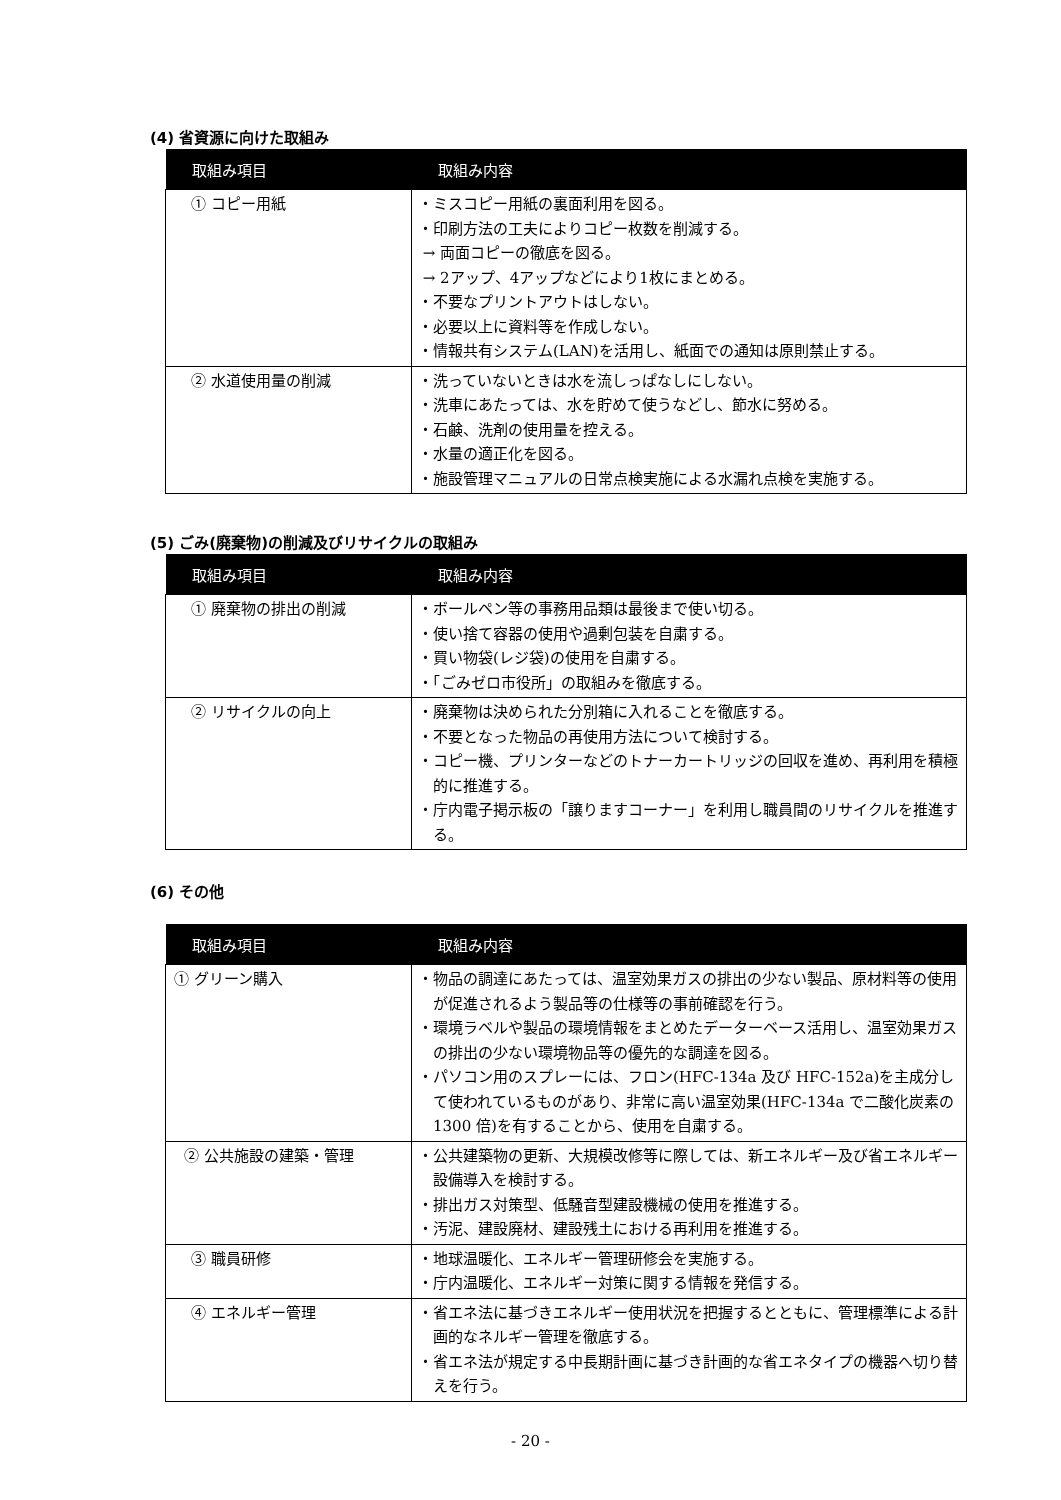(4) 省資源に向けた取組み
| 取組み項目 | 取組み内容 |
| --- | --- |
| ① コピー用紙 | ・ミスコピー用紙の裏面利用を図る。 ・印刷方法の工夫によりコピー枚数を削減する。 → 両面コピーの徹底を図る。 → 2アップ、4アップなどにより1枚にまとめる。 ・不要なプリントアウトはしない。 ・必要以上に資料等を作成しない。 ・情報共有システム(LAN)を活用し、紙面での通知は原則禁止する。 |
| ② 水道使用量の削減 | ・洗っていないときは水を流しっぱなしにしない。 ・洗車にあたっては、水を貯めて使うなどし、節水に努める。 ・石鹸、洗剤の使用量を控える。 ・水量の適正化を図る。 ・施設管理マニュアルの日常点検実施による水漏れ点検を実施する。 |
(5) ごみ(廃棄物)の削減及びリサイクルの取組み
| 取組み項目 | 取組み内容 |
| --- | --- |
| ① 廃棄物の排出の削減 | ・ボールペン等の事務用品類は最後まで使い切る。 ・使い捨て容器の使用や過剰包装を自粛する。 ・買い物袋(レジ袋)の使用を自粛する。 ・「ごみゼロ市役所」の取組みを徹底する。 |
| ② リサイクルの向上 | ・廃棄物は決められた分別箱に入れることを徹底する。 ・不要となった物品の再使用方法について検討する。 ・コピー機、プリンターなどのトナーカートリッジの回収を進め、再利用を積極的に推進する。 ・庁内電子掲示板の「譲りますコーナー」を利用し職員間のリサイクルを推進する。 |
(6) その他
| 取組み項目 | 取組み内容 |
| --- | --- |
| ① グリーン購入 | ・物品の調達にあたっては、温室効果ガスの排出の少ない製品、原材料等の使用が促進されるよう製品等の仕様等の事前確認を行う。 ・環境ラベルや製品の環境情報をまとめたデーターベース活用し、温室効果ガスの排出の少ない環境物品等の優先的な調達を図る。 ・パソコン用のスプレーには、フロン(HFC-134a 及び HFC-152a)を主成分して使われているものがあり、非常に高い温室効果(HFC-134a で二酸化炭素の 1300 倍)を有することから、使用を自粛する。 |
| ② 公共施設の建築・管理 | ・公共建築物の更新、大規模改修等に際しては、新エネルギー及び省エネルギー設備導入を検討する。 ・排出ガス対策型、低騒音型建設機械の使用を推進する。 ・汚泥、建設廃材、建設残土における再利用を推進する。 |
| ③ 職員研修 | ・地球温暖化、エネルギー管理研修会を実施する。 ・庁内温暖化、エネルギー対策に関する情報を発信する。 |
| ④ エネルギー管理 | ・省エネ法に基づきエネルギー使用状況を把握するとともに、管理標準による計画的なネルギー管理を徹底する。 ・省エネ法が規定する中長期計画に基づき計画的な省エネタイプの機器へ切り替えを行う。 |
- 20 -